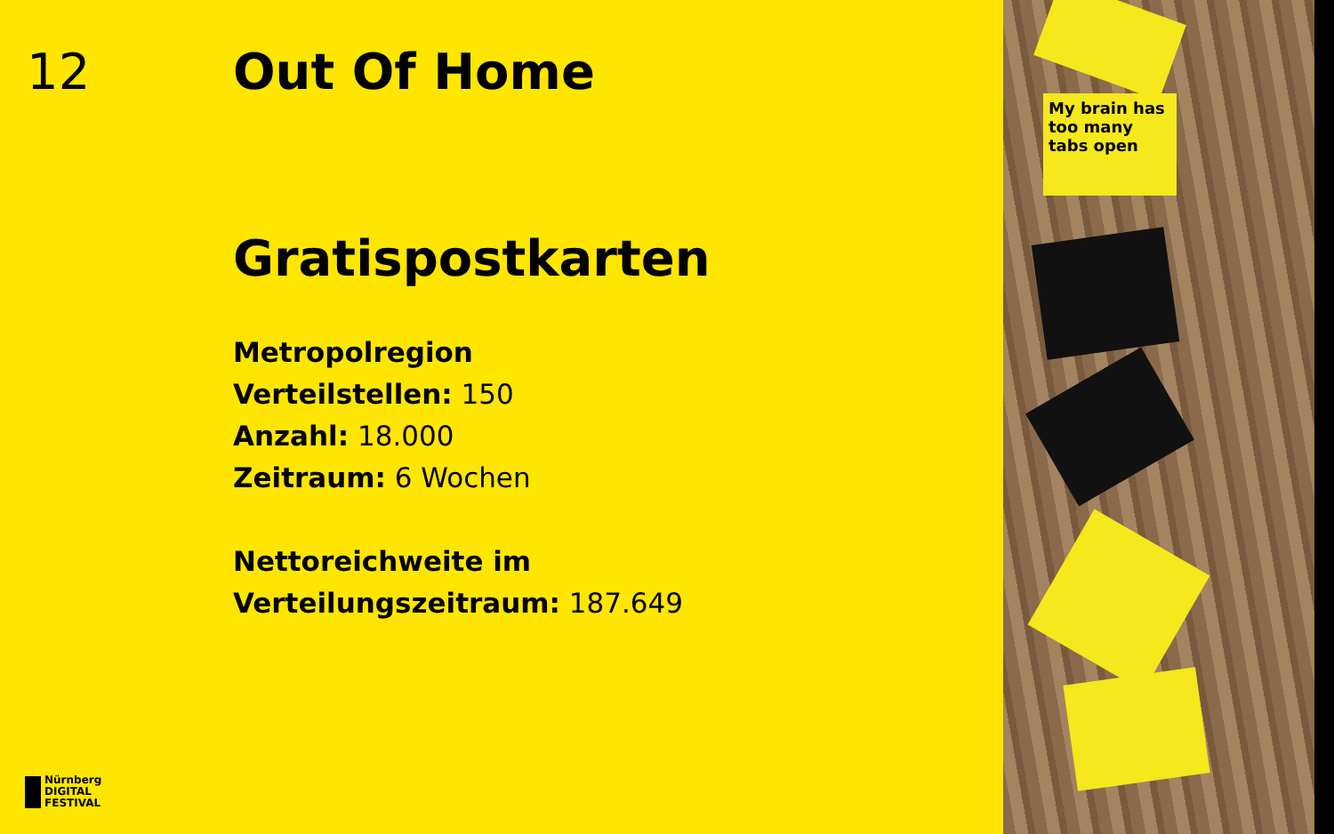12 Out Of Home
Gratispostkarten
Metropolregion
Verteilstellen: 150
Anzahl: 18.000
Zeitraum: 6 Wochen
Nettoreichweite im
Verteilungszeitraum: 187.649
Nürnberg
DIGITAL
FESTIVAL
My brain has too many tabs open